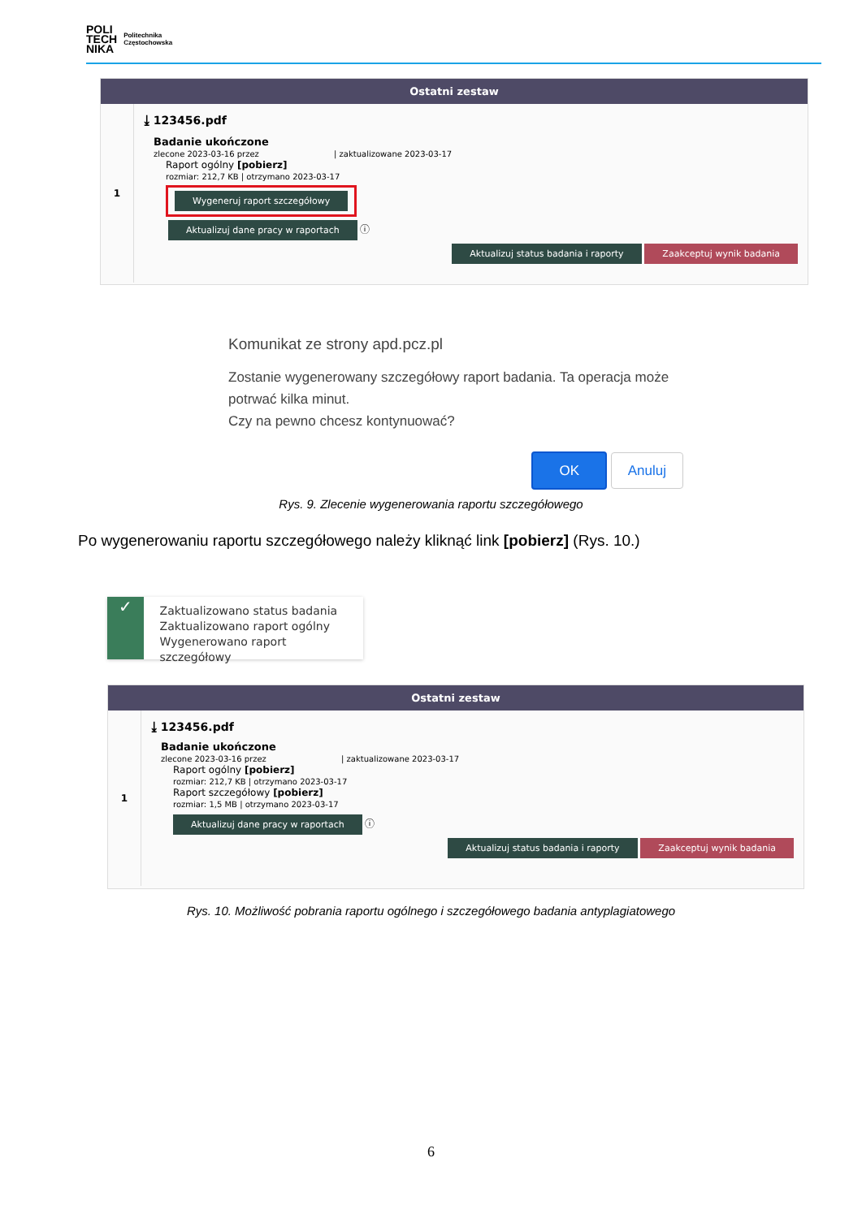POLI
TECH
NIKA
Politechnika
Częstochowska
Ostatni zestaw
1
⤓ 123456.pdf
Badanie ukończone
zlecone 2023-03-16 przez | zaktualizowane 2023-03-17
Raport ogólny [pobierz]
rozmiar: 212,7 KB | otrzymano 2023-03-17
Wygeneruj raport szczegółowy
Aktualizuj dane pracy w raportach ⓘ
Aktualizuj status badania i raporty Zaakceptuj wynik badania
Komunikat ze strony apd.pcz.pl
Zostanie wygenerowany szczegółowy raport badania. Ta operacja może potrwać kilka minut.
Czy na pewno chcesz kontynuować?
OK Anuluj
Rys. 9. Zlecenie wygenerowania raportu szczegółowego
Po wygenerowaniu raportu szczegółowego należy kliknąć link [pobierz] (Rys. 10.)
✓
Zaktualizowano status badania
Zaktualizowano raport ogólny
Wygenerowano raport szczegółowy
Ostatni zestaw
1
⤓ 123456.pdf
Badanie ukończone
zlecone 2023-03-16 przez | zaktualizowane 2023-03-17
Raport ogólny [pobierz]
rozmiar: 212,7 KB | otrzymano 2023-03-17
Raport szczegółowy [pobierz]
rozmiar: 1,5 MB | otrzymano 2023-03-17
Aktualizuj dane pracy w raportach ⓘ
Aktualizuj status badania i raporty Zaakceptuj wynik badania
Rys. 10. Możliwość pobrania raportu ogólnego i szczegółowego badania antyplagiatowego
6